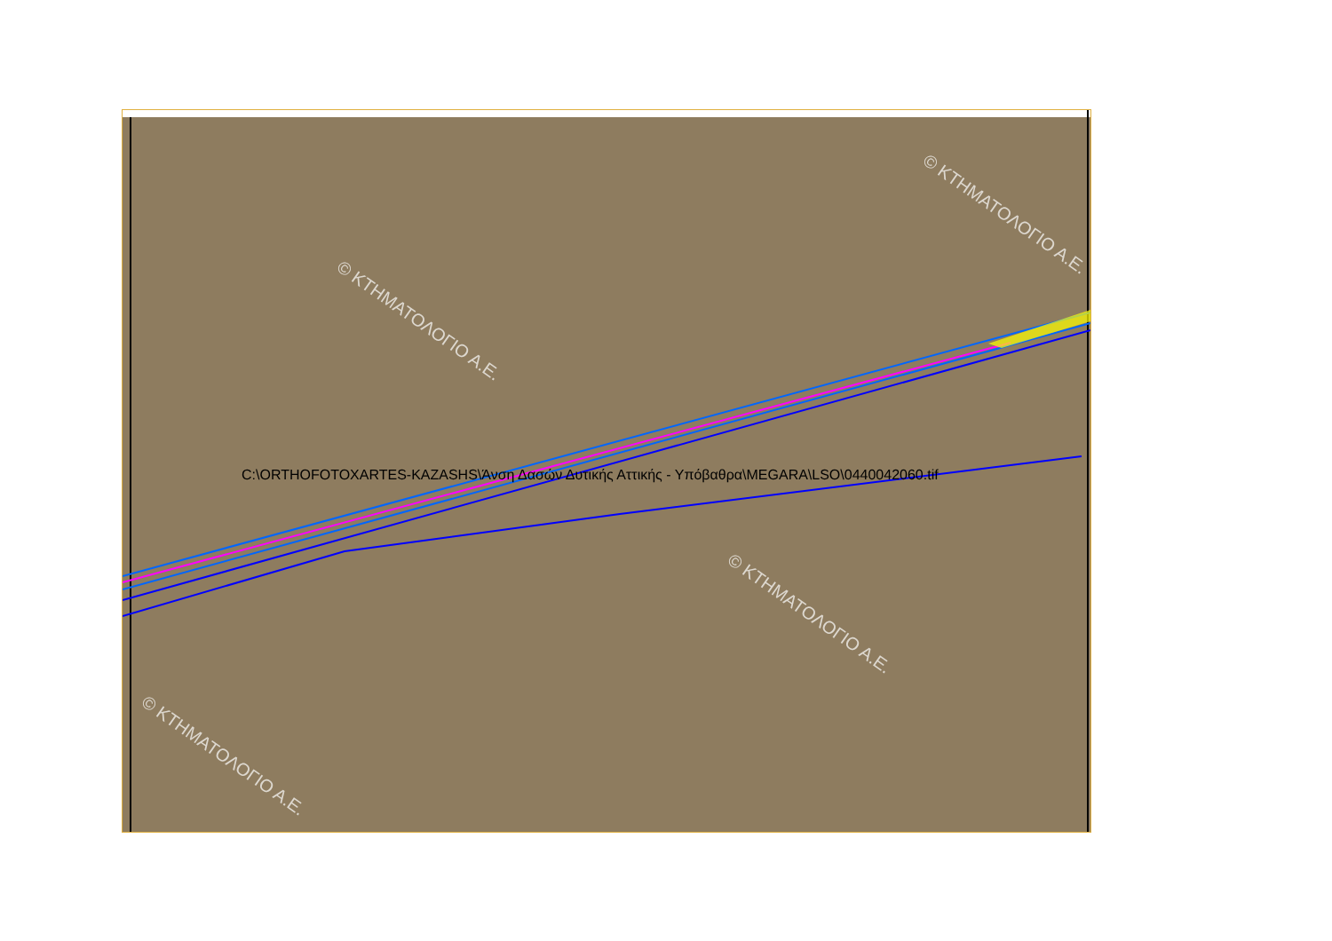© ΚΤΗΜΑΤΟΛΟΓΙΟ Α.Ε.
© ΚΤΗΜΑΤΟΛΟΓΙΟ Α.Ε.
© ΚΤΗΜΑΤΟΛΟΓΙΟ Α.Ε.
© ΚΤΗΜΑΤΟΛΟΓΙΟ Α.Ε.
C:\ORTHOFOTOXARTES-KAZASHS\Άνση Δασών Δυτικής Αττικής - Υπόβαθρα\MEGARA\LSO\0440042060.tif